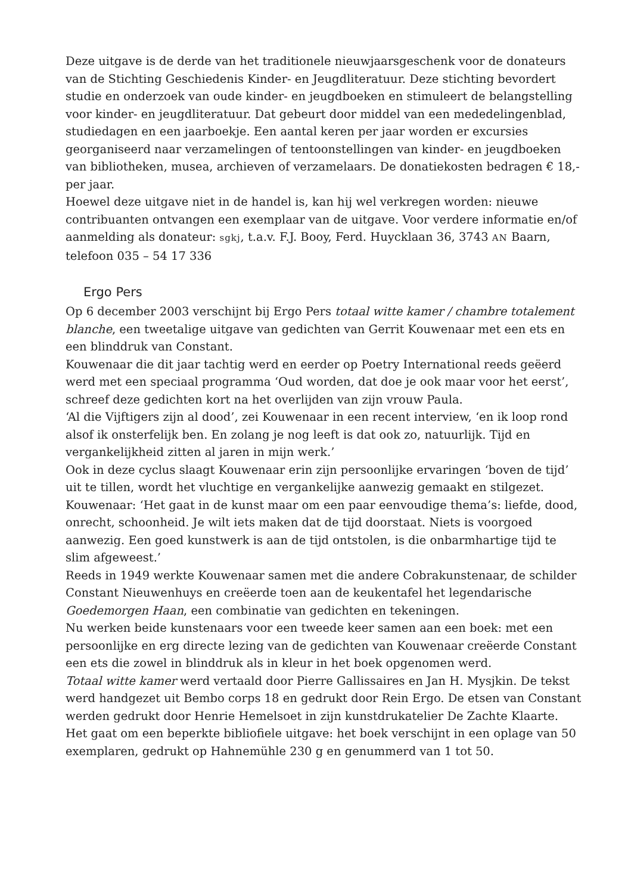Deze uitgave is de derde van het traditionele nieuwjaarsgeschenk voor de donateurs van de Stichting Geschiedenis Kinder- en Jeugdliteratuur. Deze stichting bevordert studie en onderzoek van oude kinder- en jeugdboeken en stimuleert de belangstelling voor kinder- en jeugdliteratuur. Dat gebeurt door middel van een mededelingenblad, studiedagen en een jaarboekje. Een aantal keren per jaar worden er excursies georganiseerd naar verzamelingen of tentoonstellingen van kinder- en jeugdboeken van bibliotheken, musea, archieven of verzamelaars. De donatiekosten bedragen € 18,- per jaar.
Hoewel deze uitgave niet in de handel is, kan hij wel verkregen worden: nieuwe contribuanten ontvangen een exemplaar van de uitgave. Voor verdere informatie en/of aanmelding als donateur: sgkj, t.a.v. F.J. Booy, Ferd. Huycklaan 36, 3743 AN Baarn, telefoon 035 – 54 17 336
Ergo Pers
Op 6 december 2003 verschijnt bij Ergo Pers totaal witte kamer / chambre totalement blanche, een tweetalige uitgave van gedichten van Gerrit Kouwenaar met een ets en een blinddruk van Constant.
Kouwenaar die dit jaar tachtig werd en eerder op Poetry International reeds geëerd werd met een speciaal programma ‘Oud worden, dat doe je ook maar voor het eerst’, schreef deze gedichten kort na het overlijden van zijn vrouw Paula.
‘Al die Vijftigers zijn al dood’, zei Kouwenaar in een recent interview, ‘en ik loop rond alsof ik onsterfelijk ben. En zolang je nog leeft is dat ook zo, natuurlijk. Tijd en vergankelijkheid zitten al jaren in mijn werk.’
Ook in deze cyclus slaagt Kouwenaar erin zijn persoonlijke ervaringen ‘boven de tijd’ uit te tillen, wordt het vluchtige en vergankelijke aanwezig gemaakt en stilgezet. Kouwenaar: ‘Het gaat in de kunst maar om een paar eenvoudige thema’s: liefde, dood, onrecht, schoonheid. Je wilt iets maken dat de tijd doorstaat. Niets is voorgoed aanwezig. Een goed kunstwerk is aan de tijd ontstolen, is die onbarmhartige tijd te slim afgeweest.’
Reeds in 1949 werkte Kouwenaar samen met die andere Cobrakunstenaar, de schilder Constant Nieuwenhuys en creëerde toen aan de keukentafel het legendarische Goedemorgen Haan, een combinatie van gedichten en tekeningen.
Nu werken beide kunstenaars voor een tweede keer samen aan een boek: met een persoonlijke en erg directe lezing van de gedichten van Kouwenaar creëerde Constant een ets die zowel in blinddruk als in kleur in het boek opgenomen werd.
Totaal witte kamer werd vertaald door Pierre Gallissaires en Jan H. Mysjkin. De tekst werd handgezet uit Bembo corps 18 en gedrukt door Rein Ergo. De etsen van Constant werden gedrukt door Henrie Hemelsoet in zijn kunstdrukatelier De Zachte Klaarte.
Het gaat om een beperkte bibliofiele uitgave: het boek verschijnt in een oplage van 50 exemplaren, gedrukt op Hahnemühle 230 g en genummerd van 1 tot 50.